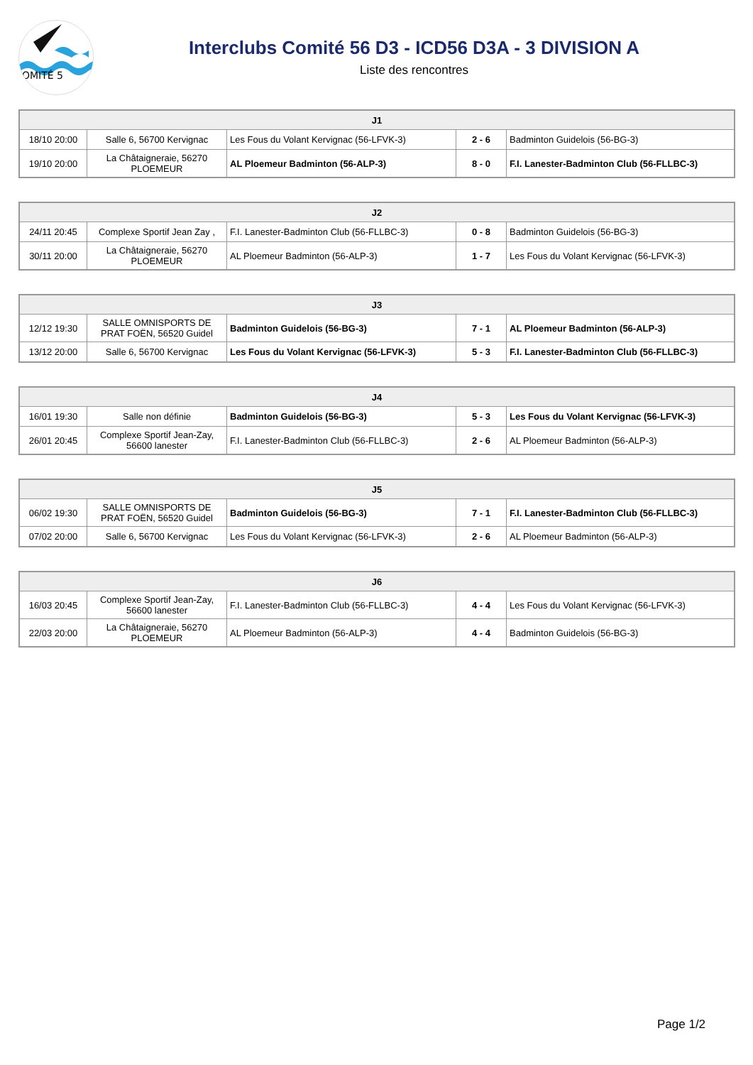OMITÉ 5
Interclubs Comité 56 D3 - ICD56 D3A - 3 DIVISION A
Liste des rencontres
| J1 | | | | |
| --- | --- | --- | --- | --- |
| 18/10 20:00 | Salle 6, 56700 Kervignac | Les Fous du Volant Kervignac (56-LFVK-3) | 2 - 6 | Badminton Guidelois (56-BG-3) |
| 19/10 20:00 | La Châtaigneraie, 56270 PLOEMEUR | AL Ploemeur Badminton (56-ALP-3) | 8 - 0 | F.I. Lanester-Badminton Club (56-FLLBC-3) |
| J2 | | | | |
| --- | --- | --- | --- | --- |
| 24/11 20:45 | Complexe Sportif Jean Zay , | F.I. Lanester-Badminton Club (56-FLLBC-3) | 0 - 8 | Badminton Guidelois (56-BG-3) |
| 30/11 20:00 | La Châtaigneraie, 56270 PLOEMEUR | AL Ploemeur Badminton (56-ALP-3) | 1 - 7 | Les Fous du Volant Kervignac (56-LFVK-3) |
| J3 | | | | |
| --- | --- | --- | --- | --- |
| 12/12 19:30 | SALLE OMNISPORTS DE PRAT FOËN, 56520 Guidel | Badminton Guidelois (56-BG-3) | 7 - 1 | AL Ploemeur Badminton (56-ALP-3) |
| 13/12 20:00 | Salle 6, 56700 Kervignac | Les Fous du Volant Kervignac (56-LFVK-3) | 5 - 3 | F.I. Lanester-Badminton Club (56-FLLBC-3) |
| J4 | | | | |
| --- | --- | --- | --- | --- |
| 16/01 19:30 | Salle non définie | Badminton Guidelois (56-BG-3) | 5 - 3 | Les Fous du Volant Kervignac (56-LFVK-3) |
| 26/01 20:45 | Complexe Sportif Jean-Zay, 56600 lanester | F.I. Lanester-Badminton Club (56-FLLBC-3) | 2 - 6 | AL Ploemeur Badminton (56-ALP-3) |
| J5 | | | | |
| --- | --- | --- | --- | --- |
| 06/02 19:30 | SALLE OMNISPORTS DE PRAT FOËN, 56520 Guidel | Badminton Guidelois (56-BG-3) | 7 - 1 | F.I. Lanester-Badminton Club (56-FLLBC-3) |
| 07/02 20:00 | Salle 6, 56700 Kervignac | Les Fous du Volant Kervignac (56-LFVK-3) | 2 - 6 | AL Ploemeur Badminton (56-ALP-3) |
| J6 | | | | |
| --- | --- | --- | --- | --- |
| 16/03 20:45 | Complexe Sportif Jean-Zay, 56600 lanester | F.I. Lanester-Badminton Club (56-FLLBC-3) | 4 - 4 | Les Fous du Volant Kervignac (56-LFVK-3) |
| 22/03 20:00 | La Châtaigneraie, 56270 PLOEMEUR | AL Ploemeur Badminton (56-ALP-3) | 4 - 4 | Badminton Guidelois (56-BG-3) |
Page 1/2